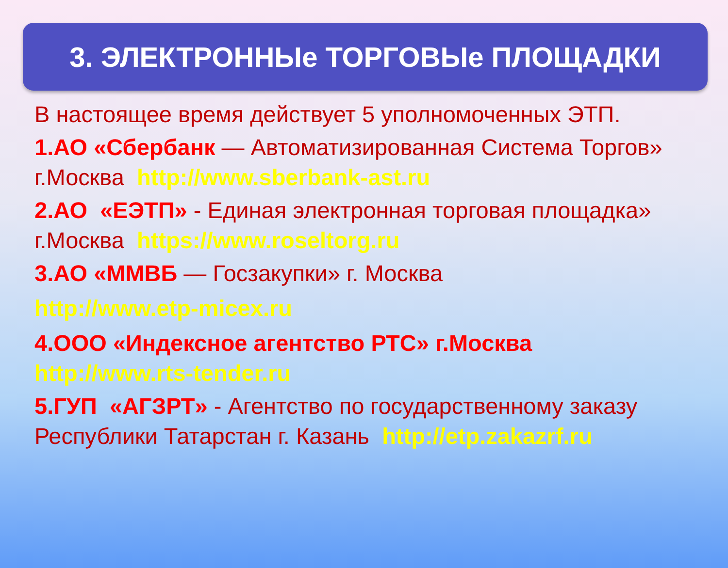3. ЭЛЕКТРОННЫе ТОРГОВЫе ПЛОЩАДКИ
В настоящее время действует 5 уполномоченных ЭТП.
1.АО «Сбербанк — Автоматизированная Система Торгов» г.Москва http://www.sberbank-ast.ru
2.АО «ЕЭТП» - Единая электронная торговая площадка» г.Москва https://www.roseltorg.ru
3.АО «ММВБ — Госзакупки» г. Москва
http://www.etp-micex.ru
4.ООО «Индексное агентство РТС» г.Москва
http://www.rts-tender.ru
5.ГУП «АГЗРТ» - Агентство по государственному заказу Республики Татарстан г. Казань http://etp.zakazrf.ru